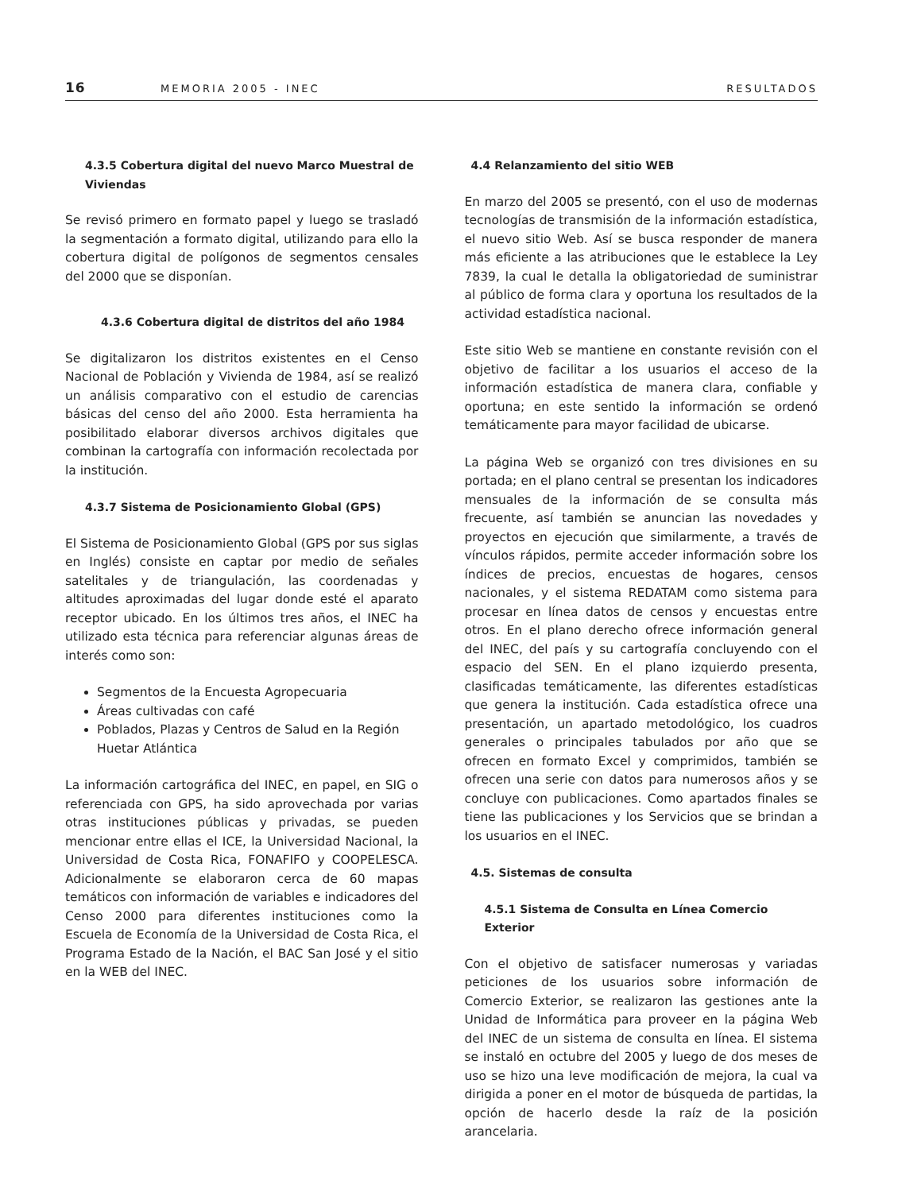16 MEMORIA 2005 - INEC RESULTADOS
4.3.5 Cobertura digital del nuevo Marco Muestral de Viviendas
Se revisó primero en formato papel y luego se trasladó la segmentación a formato digital, utilizando para ello la cobertura digital de polígonos de segmentos censales del 2000 que se disponían.
4.3.6 Cobertura digital de distritos del año 1984
Se digitalizaron los distritos existentes en el Censo Nacional de Población y Vivienda de 1984, así se realizó un análisis comparativo con el estudio de carencias básicas del censo del año 2000. Esta herramienta ha posibilitado elaborar diversos archivos digitales que combinan la cartografía con información recolectada por la institución.
4.3.7 Sistema de Posicionamiento Global (GPS)
El Sistema de Posicionamiento Global (GPS por sus siglas en Inglés) consiste en captar por medio de señales satelitales y de triangulación, las coordenadas y altitudes aproximadas del lugar donde esté el aparato receptor ubicado. En los últimos tres años, el INEC ha utilizado esta técnica para referenciar algunas áreas de interés como son:
Segmentos de la Encuesta Agropecuaria
Áreas cultivadas con café
Poblados, Plazas y Centros de Salud en la Región Huetar Atlántica
La información cartográfica del INEC, en papel, en SIG o referenciada con GPS, ha sido aprovechada por varias otras instituciones públicas y privadas, se pueden mencionar entre ellas el ICE, la Universidad Nacional, la Universidad de Costa Rica, FONAFIFO y COOPELESCA. Adicionalmente se elaboraron cerca de 60 mapas temáticos con información de variables e indicadores del Censo 2000 para diferentes instituciones como la Escuela de Economía de la Universidad de Costa Rica, el Programa Estado de la Nación, el BAC San José y el sitio en la WEB del INEC.
4.4 Relanzamiento del sitio WEB
En marzo del 2005 se presentó, con el uso de modernas tecnologías de transmisión de la información estadística, el nuevo sitio Web. Así se busca responder de manera más eficiente a las atribuciones que le establece la Ley 7839, la cual le detalla la obligatoriedad de suministrar al público de forma clara y oportuna los resultados de la actividad estadística nacional.
Este sitio Web se mantiene en constante revisión con el objetivo de facilitar a los usuarios el acceso de la información estadística de manera clara, confiable y oportuna; en este sentido la información se ordenó temáticamente para mayor facilidad de ubicarse.
La página Web se organizó con tres divisiones en su portada; en el plano central se presentan los indicadores mensuales de la información de se consulta más frecuente, así también se anuncian las novedades y proyectos en ejecución que similarmente, a través de vínculos rápidos, permite acceder información sobre los índices de precios, encuestas de hogares, censos nacionales, y el sistema REDATAM como sistema para procesar en línea datos de censos y encuestas entre otros. En el plano derecho ofrece información general del INEC, del país y su cartografía concluyendo con el espacio del SEN. En el plano izquierdo presenta, clasificadas temáticamente, las diferentes estadísticas que genera la institución. Cada estadística ofrece una presentación, un apartado metodológico, los cuadros generales o principales tabulados por año que se ofrecen en formato Excel y comprimidos, también se ofrecen una serie con datos para numerosos años y se concluye con publicaciones. Como apartados finales se tiene las publicaciones y los Servicios que se brindan a los usuarios en el INEC.
4.5. Sistemas de consulta
4.5.1 Sistema de Consulta en Línea Comercio Exterior
Con el objetivo de satisfacer numerosas y variadas peticiones de los usuarios sobre información de Comercio Exterior, se realizaron las gestiones ante la Unidad de Informática para proveer en la página Web del INEC de un sistema de consulta en línea. El sistema se instaló en octubre del 2005 y luego de dos meses de uso se hizo una leve modificación de mejora, la cual va dirigida a poner en el motor de búsqueda de partidas, la opción de hacerlo desde la raíz de la posición arancelaria.